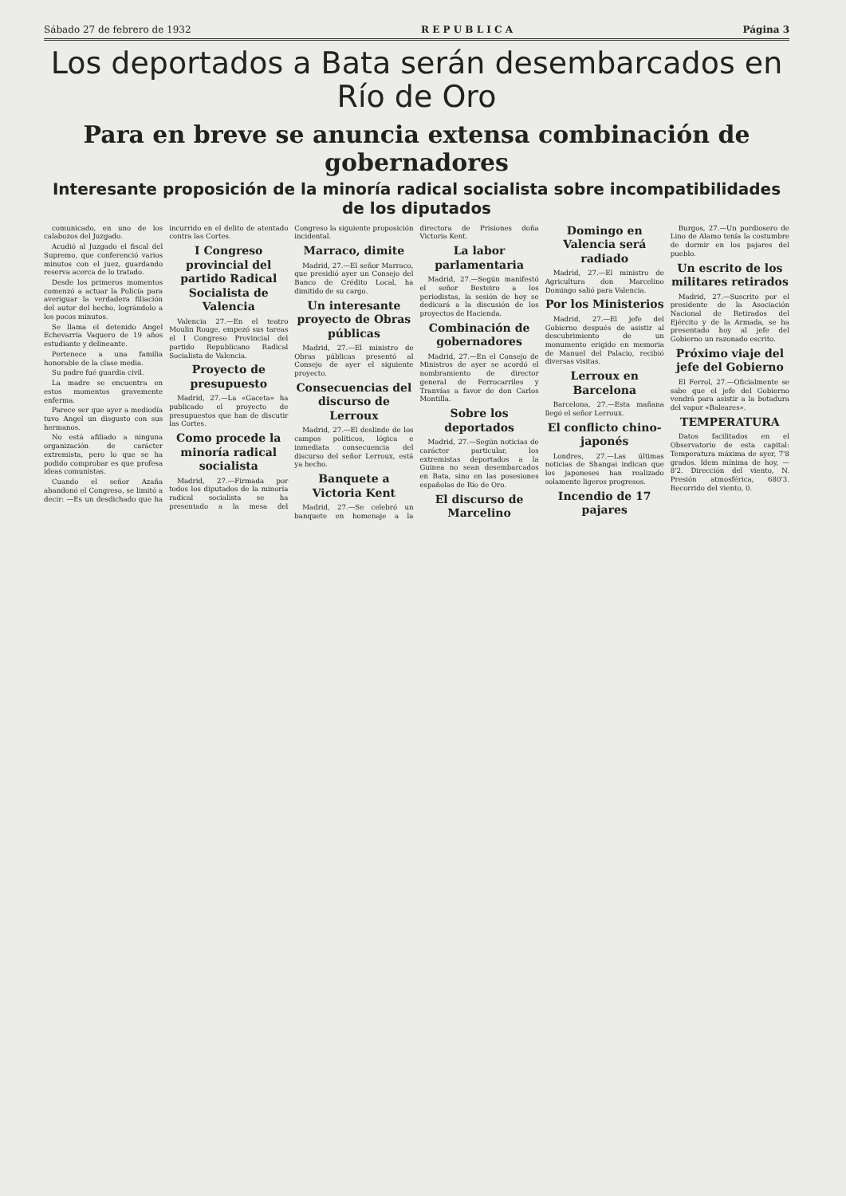Sábado 27 de febrero de 1932 R E P U B L I C A Página 3
Los deportados a Bata serán desembarcados en Río de Oro
Para en breve se anuncia extensa combinación de gobernadores
Interesante proposición de la minoría radical socialista sobre incompatibilidades de los diputados
comunicado, en uno de los calabozos del Juzgado.
Acudió al Juzgado el fiscal del Supremo, que conferenció varios minutos con el juez, guardando reserva acerca de lo tratado.
Desde los primeros momentos comenzó a actuar la Policía para averiguar la verdadera filiación del autor del hecho, lográndolo a los pocos minutos.
Se llama el detenido Angel Echevarría Vaquero de 19 años estudiante y delineante.
Pertenece a una familia honorable de la clase media.
Su padre fué guardia civil.
La madre se encuentra en estos momentos gravemente enferma.
Parece ser que ayer a mediodía tuvo Angel un disgusto con sus hermanos.
No está afiliado a ninguna organización de carácter extremista, pero lo que se ha podido comprobar es que profesa ideas comunistas.
Cuando el señor Azaña abandonó el Congreso, se limitó a decir: —Es un desdichado que ha incurrido en el delito de atentado contra las Cortes.
I Congreso provincial del partido Radical Socialista de Valencia
Valencia 27.—En el teatro Moulin Rouge, empezó sus tareas el I Congreso Provincial del partido Republicano Radical Socialista de Valencia.
Proyecto de presupuesto
Madrid, 27.—La «Gaceta» ha publicado el proyecto de presupuestos que han de discutir las Cortes.
Como procede la minoría radical socialista
Madrid, 27.—Firmada por todos los diputados de la minoría radical socialista se ha presentado a la mesa del Congreso la siguiente proposición incidental.
Marraco, dimite
Madrid, 27.—El señor Marraco, que presidió ayer un Consejo del Banco de Crédito Local, ha dimitido de su cargo.
Un interesante proyecto de Obras públicas
Madrid, 27.—El ministro de Obras públicas presentó al Consejo de ayer el siguiente proyecto.
Consecuencias del discurso de Lerroux
Madrid, 27.—El deslinde de los campos políticos, lógica e inmediata consecuencia del discurso del señor Lerroux, está ya hecho.
Banquete a Victoria Kent
Madrid, 27.—Se celebró un banquete en homenaje a la directora de Prisiones doña Victoria Kent.
La labor parlamentaria
Madrid, 27.—Según manifestó el señor Besteiro a los periodistas, la sesión de hoy se dedicará a la discusión de los proyectos de Hacienda.
Combinación de gobernadores
Madrid, 27.—En el Consejo de Ministros de ayer se acordó el nombramiento de director general de Ferrocarriles y Tranvías a favor de don Carlos Montilla.
Sobre los deportados
Madrid, 27.—Según noticias de carácter particular, los extremistas deportados a la Guinea no sean desembarcados en Bata, sino en las posesiones españolas de Río de Oro.
El discurso de Marcelino Domingo en Valencia será radiado
Madrid, 27.—El ministro de Agricultura don Marcelino Domingo salió para Valencia.
Por los Ministerios
Madrid, 27.—El jefe del Gobierno después de asistir al descubrimiento de un monumento erigido en memoria de Manuel del Palacio, recibió diversas visitas.
Lerroux en Barcelona
Barcelona, 27.—Esta mañana llegó el señor Lerroux.
El conflicto chino-japonés
Londres, 27.—Las últimas noticias de Shangai indican que los japoneses han realizado solamente ligeros progresos.
Incendio de 17 pajares
Burgos, 27.—Un pordiosero de Lino de Alamo tenía la costumbre de dormir en los pajares del pueblo.
Un escrito de los militares retirados
Madrid, 27.—Suscrito por el presidente de la Asociación Nacional de Retirados del Ejército y de la Armada, se ha presentado hoy al jefe del Gobierno un razonado escrito.
Próximo viaje del jefe del Gobierno
El Ferrol, 27.—Oficialmente se sabe que el jefe del Gobierno vendrá para asistir a la botadura del vapor «Baleares».
TEMPERATURA
Datos facilitados en el Observatorio de esta capital: Temperatura máxima de ayer, 7'8 grados. Idem mínima de hoy, — 8'2. Dirección del viento, N. Presión atmosférica, 680'3. Recorrido del viento, 0.